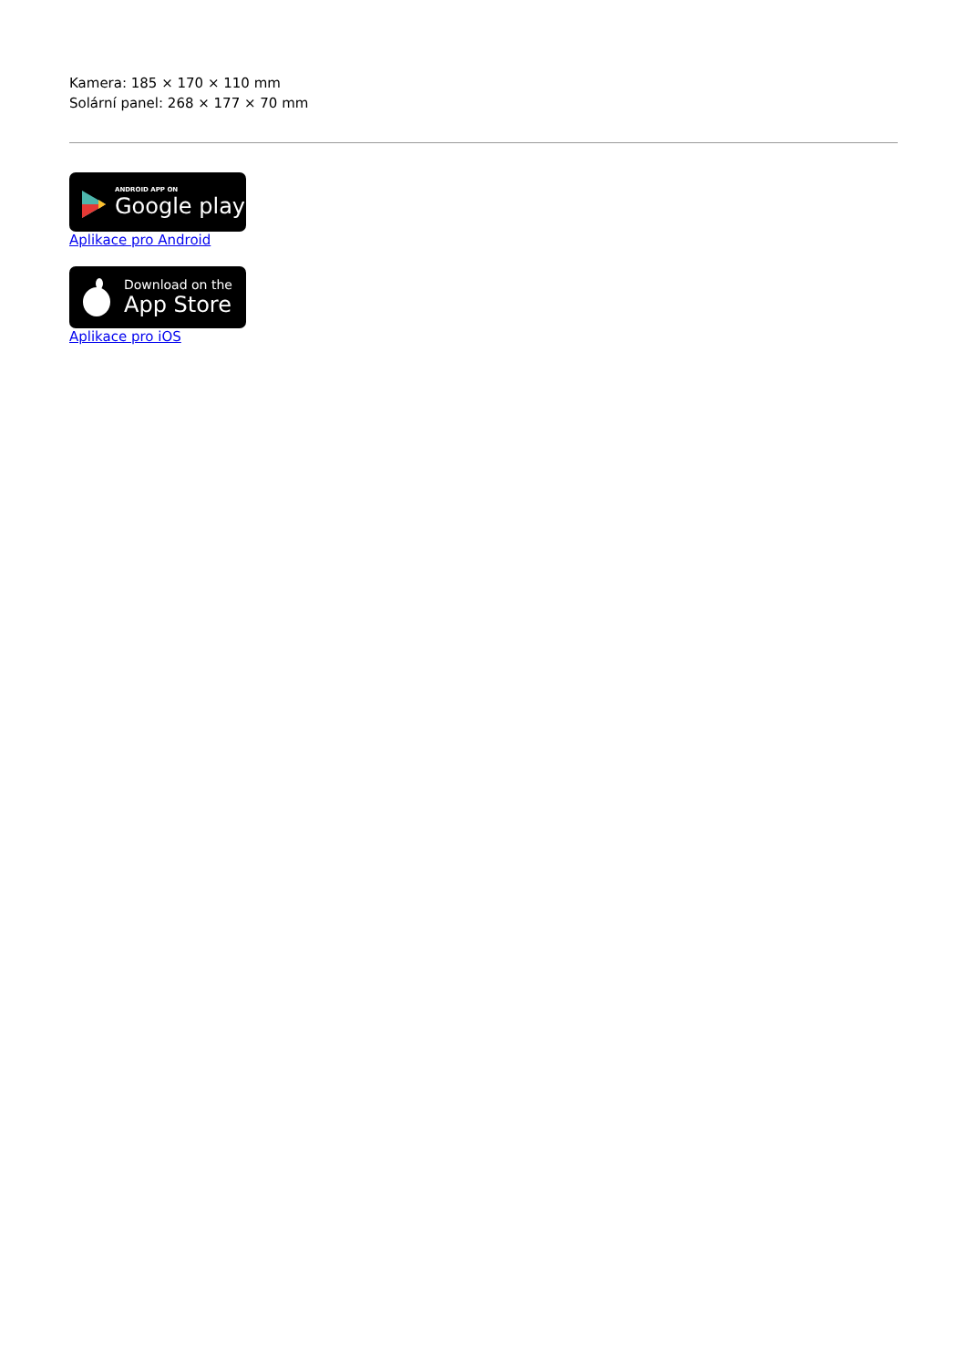Kamera: 185 × 170 × 110 mm
Solární panel: 268 × 177 × 70 mm
ANDROID APP ON
Google play
Aplikace pro Android
Download on the
App Store
Aplikace pro iOS